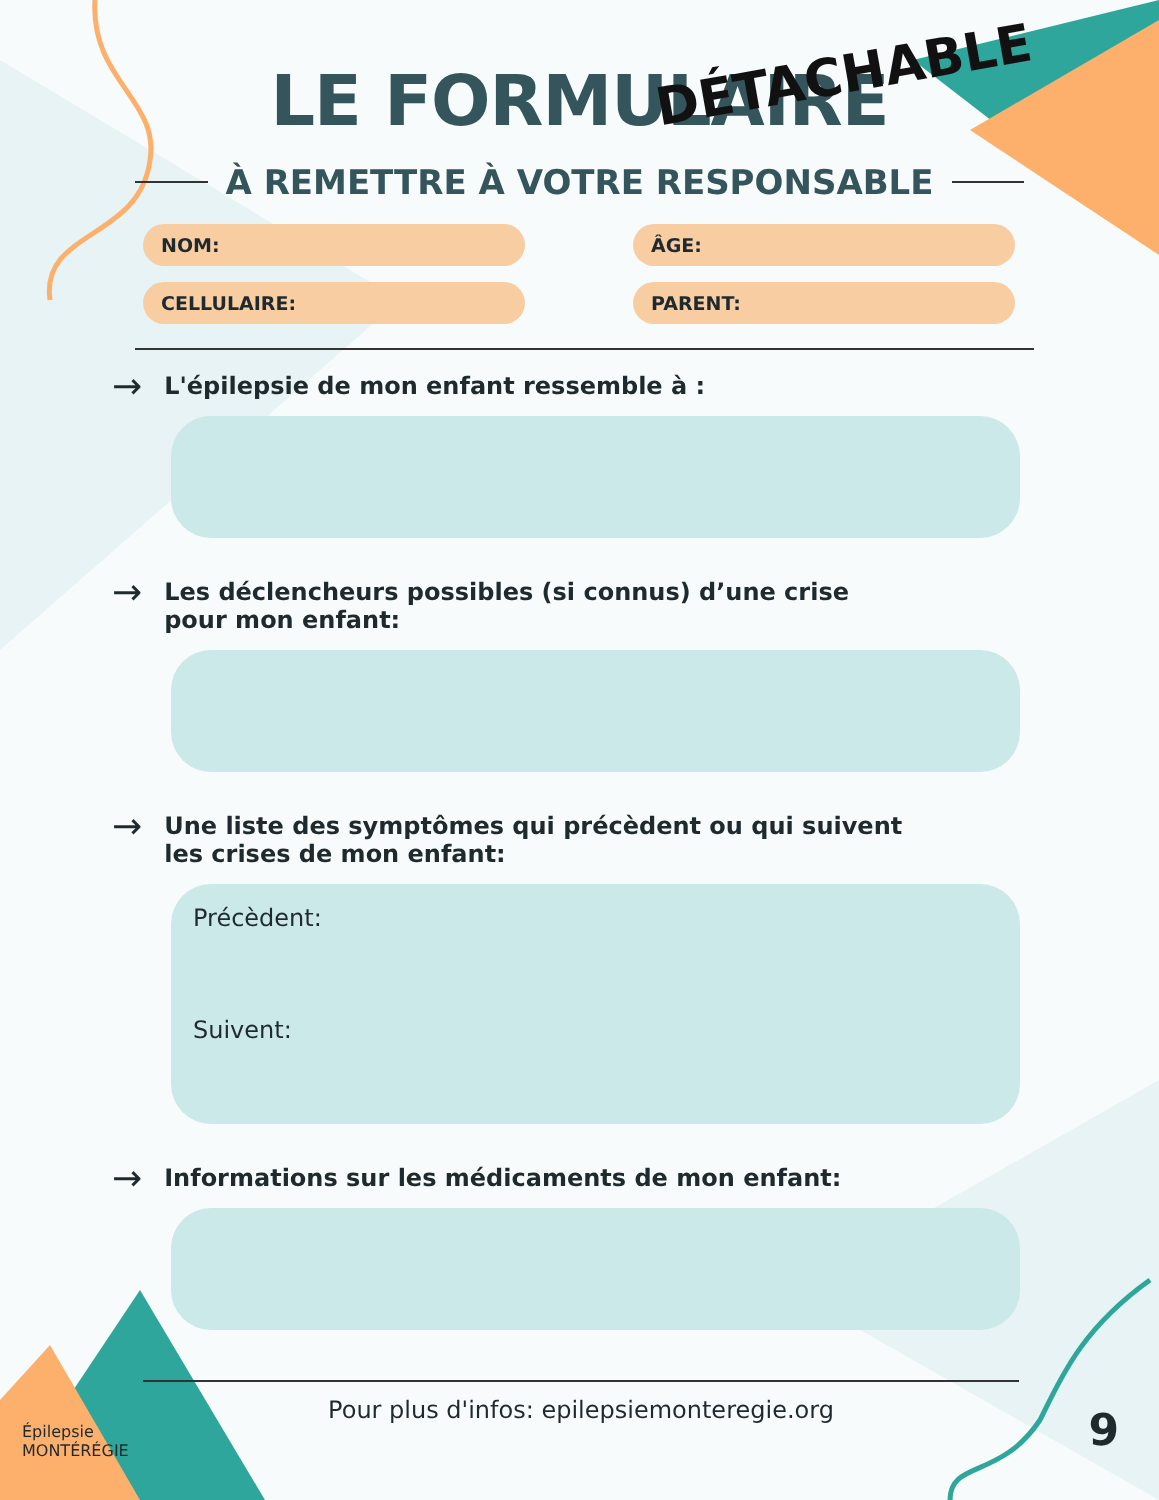LE FORMULAIRE
DÉTACHABLE
À REMETTRE À VOTRE RESPONSABLE
NOM:
ÂGE:
CELLULAIRE:
PARENT:
→ L'épilepsie de mon enfant ressemble à :
→ Les déclencheurs possibles (si connus) d’une crise
pour mon enfant:
→ Une liste des symptômes qui précèdent ou qui suivent
les crises de mon enfant:
Précèdent:
Suivent:
→ Informations sur les médicaments de mon enfant:
Pour plus d'infos: epilepsiemonteregie.org
Épilepsie
MONTÉRÉGIE
9